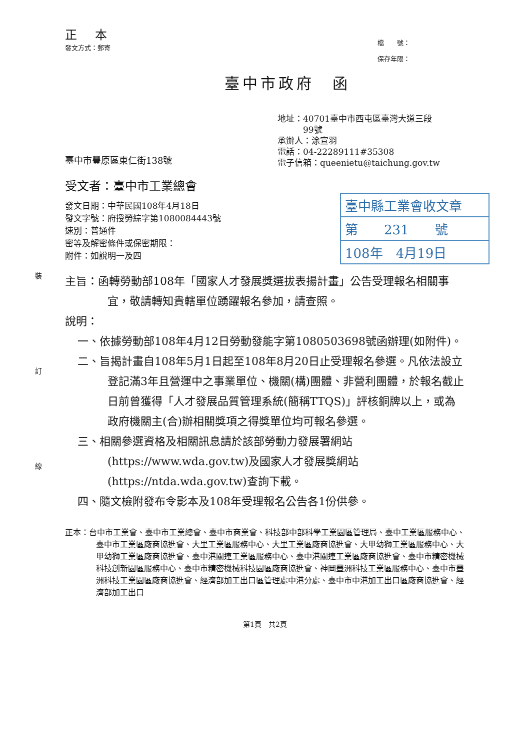裝
訂
線
正 本
發文方式：郵寄
檔　　號：
保存年限：
臺中市政府　函
地址：40701臺中市西屯區臺灣大道三段
　　　99號
承辦人：涂宣羽
電話：04-22289111#35308
電子信箱：queenietu@taichung.gov.tw
臺中市豐原區東仁街138號
受文者：臺中市工業總會
發文日期：中華民國108年4月18日
發文字號：府授勞綜字第1080084443號
速別：普通件
密等及解密條件或保密期限：
附件：如說明一及四
臺中縣工業會收文章
第　　231　　號
108年　4月19日
主旨：函轉勞動部108年「國家人才發展獎選拔表揚計畫」公告受理報名相關事宜，敬請轉知貴轄單位踴躍報名參加，請查照。
說明：
一、依據勞動部108年4月12日勞動發能字第1080503698號函辦理(如附件)。
二、旨揭計畫自108年5月1日起至108年8月20日止受理報名參選。凡依法設立登記滿3年且營運中之事業單位、機關(構)團體、非營利團體，於報名截止日前曾獲得「人才發展品質管理系統(簡稱TTQS)」評核銅牌以上，或為政府機關主(合)辦相關獎項之得獎單位均可報名參選。
三、相關參選資格及相關訊息請於該部勞動力發展署網站(https://www.wda.gov.tw)及國家人才發展獎網站(https://ntda.wda.gov.tw)查詢下載。
四、隨文檢附發布令影本及108年受理報名公告各1份供參。
正本：台中市工業會、臺中市工業總會、臺中市商業會、科技部中部科學工業園區管理局、臺中工業區服務中心、臺中市工業區廠商協進會、大里工業區服務中心、大里工業區廠商協進會、大甲幼獅工業區服務中心、大甲幼獅工業區廠商協進會、臺中港關連工業區服務中心、臺中港關連工業區廠商協進會、臺中市精密機械科技創新園區服務中心、臺中市精密機械科技園區廠商協進會、神岡豐洲科技工業區服務中心、臺中市豐洲科技工業園區廠商協進會、經濟部加工出口區管理處中港分處、臺中市中港加工出口區廠商協進會、經濟部加工出口
第1頁　共2頁